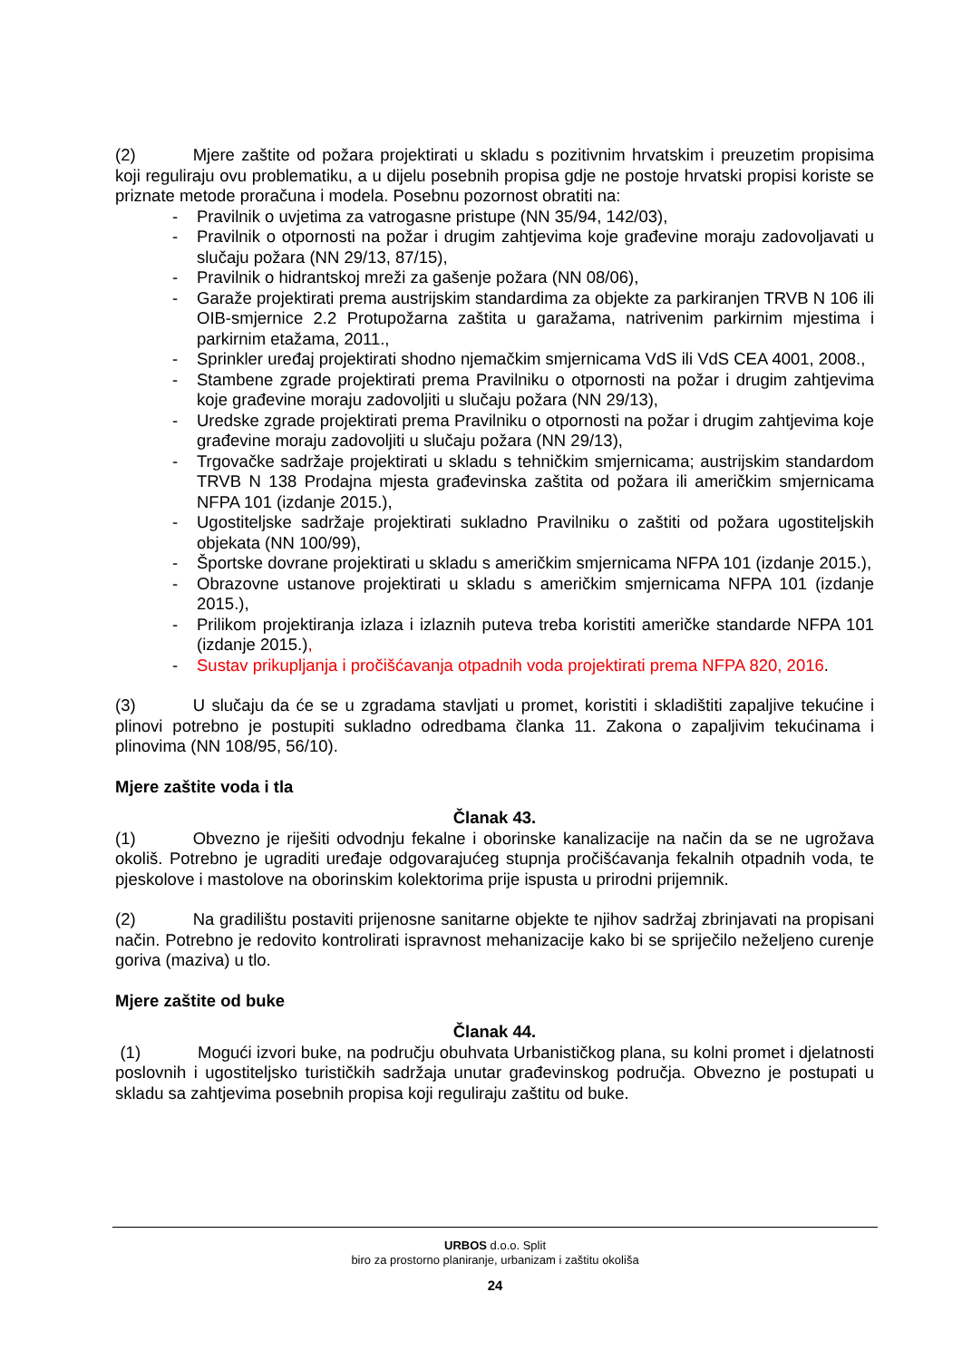(2) Mjere zaštite od požara projektirati u skladu s pozitivnim hrvatskim i preuzetim propisima koji reguliraju ovu problematiku, a u dijelu posebnih propisa gdje ne postoje hrvatski propisi koriste se priznate metode proračuna i modela. Posebnu pozornost obratiti na:
- Pravilnik o uvjetima za vatrogasne pristupe (NN 35/94, 142/03),
- Pravilnik o otpornosti na požar i drugim zahtjevima koje građevine moraju zadovoljavati u slučaju požara (NN 29/13, 87/15),
- Pravilnik o hidrantskoj mreži za gašenje požara (NN 08/06),
- Garaže projektirati prema austrijskim standardima za objekte za parkiranjen TRVB N 106 ili OIB-smjernice 2.2 Protupožarna zaštita u garažama, natrivenim parkirnim mjestima i parkirnim etažama, 2011.,
- Sprinkler uređaj projektirati shodno njemačkim smjernicama VdS ili VdS CEA 4001, 2008.,
- Stambene zgrade projektirati prema Pravilniku o otpornosti na požar i drugim zahtjevima koje građevine moraju zadovoljiti u slučaju požara (NN 29/13),
- Uredske zgrade projektirati prema Pravilniku o otpornosti na požar i drugim zahtjevima koje građevine moraju zadovoljiti u slučaju požara (NN 29/13),
- Trgovačke sadržaje projektirati u skladu s tehničkim smjernicama; austrijskim standardom TRVB N 138 Prodajna mjesta građevinska zaštita od požara ili američkim smjernicama NFPA 101 (izdanje 2015.),
- Ugostiteljske sadržaje projektirati sukladno Pravilniku o zaštiti od požara ugostiteljskih objekata (NN 100/99),
- Športske dovrane projektirati u skladu s američkim smjernicama NFPA 101 (izdanje 2015.),
- Obrazovne ustanove projektirati u skladu s američkim smjernicama NFPA 101 (izdanje 2015.),
- Prilikom projektiranja izlaza i izlaznih puteva treba koristiti američke standarde NFPA 101 (izdanje 2015.),
- Sustav prikupljanja i pročišćavanja otpadnih voda projektirati prema NFPA 820, 2016.
(3) U slučaju da će se u zgradama stavljati u promet, koristiti i skladištiti zapaljive tekućine i plinovi potrebno je postupiti sukladno odredbama članka 11. Zakona o zapaljivim tekućinama i plinovima (NN 108/95, 56/10).
Mjere zaštite voda i tla
Članak 43.
(1) Obvezno je riješiti odvodnju fekalne i oborinske kanalizacije na način da se ne ugrožava okoliš. Potrebno je ugraditi uređaje odgovarajućeg stupnja pročišćavanja fekalnih otpadnih voda, te pjeskolove i mastolove na oborinskim kolektorima prije ispusta u prirodni prijemnik.
(2) Na gradilištu postaviti prijenosne sanitarne objekte te njihov sadržaj zbrinjavati na propisani način. Potrebno je redovito kontrolirati ispravnost mehanizacije kako bi se spriječilo neželjeno curenje goriva (maziva) u tlo.
Mjere zaštite od buke
Članak 44.
(1) Mogući izvori buke, na području obuhvata Urbanističkog plana, su kolni promet i djelatnosti poslovnih i ugostiteljsko turističkih sadržaja unutar građevinskog područja. Obvezno je postupati u skladu sa zahtjevima posebnih propisa koji reguliraju zaštitu od buke.
URBOS d.o.o. Split
biro za prostorno planiranje, urbanizam i zaštitu okoliša
24